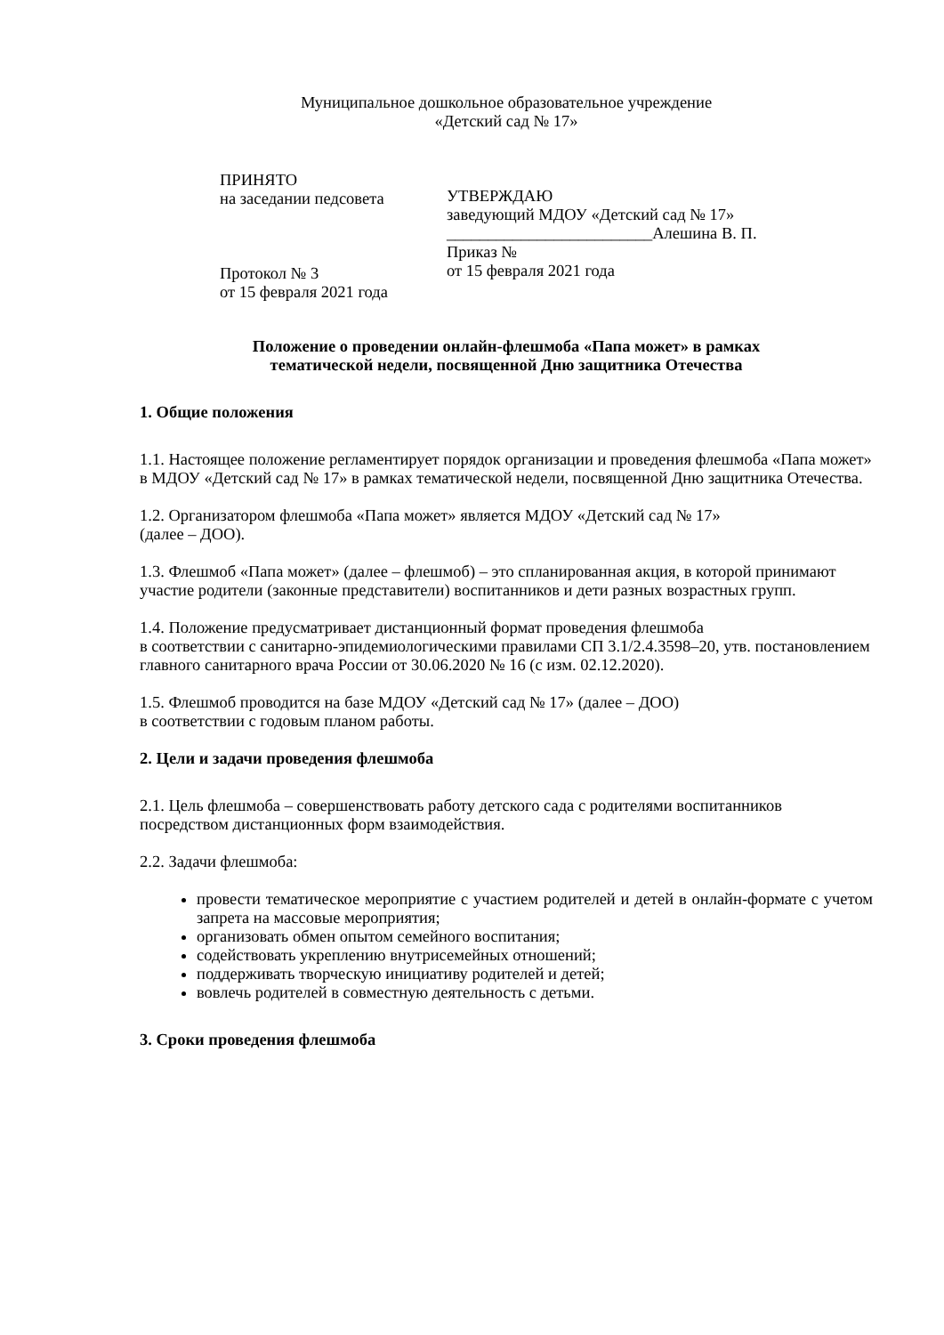Муниципальное дошкольное образовательное учреждение
«Детский сад № 17»
ПРИНЯТО
на заседании педсовета
Протокол № 3
от 15 февраля 2021 года
УТВЕРЖДАЮ
заведующий МДОУ «Детский сад № 17»
_________________________Алешина В. П.
Приказ №
от 15 февраля 2021 года
Положение о проведении онлайн-флешмоба «Папа может» в рамках
тематической недели, посвященной Дню защитника Отечества
1. Общие положения
1.1. Настоящее положение регламентирует порядок организации и проведения флешмоба «Папа может» в МДОУ «Детский сад № 17» в рамках тематической недели, посвященной Дню защитника Отечества.
1.2. Организатором флешмоба «Папа может» является МДОУ «Детский сад № 17»
(далее – ДОО).
1.3. Флешмоб «Папа может» (далее – флешмоб) – это спланированная акция, в которой принимают участие родители (законные представители) воспитанников и дети разных возрастных групп.
1.4. Положение предусматривает дистанционный формат проведения флешмоба
в соответствии с санитарно-эпидемиологическими правилами СП 3.1/2.4.3598–20, утв. постановлением главного санитарного врача России от 30.06.2020 № 16 (с изм. 02.12.2020).
1.5. Флешмоб проводится на базе МДОУ «Детский сад № 17» (далее – ДОО)
в соответствии с годовым планом работы.
2. Цели и задачи проведения флешмоба
2.1. Цель флешмоба – совершенствовать работу детского сада с родителями воспитанников посредством дистанционных форм взаимодействия.
2.2. Задачи флешмоба:
провести тематическое мероприятие с участием родителей и детей в онлайн-формате с учетом запрета на массовые мероприятия;
организовать обмен опытом семейного воспитания;
содействовать укреплению внутрисемейных отношений;
поддерживать творческую инициативу родителей и детей;
вовлечь родителей в совместную деятельность с детьми.
3. Сроки проведения флешмоба